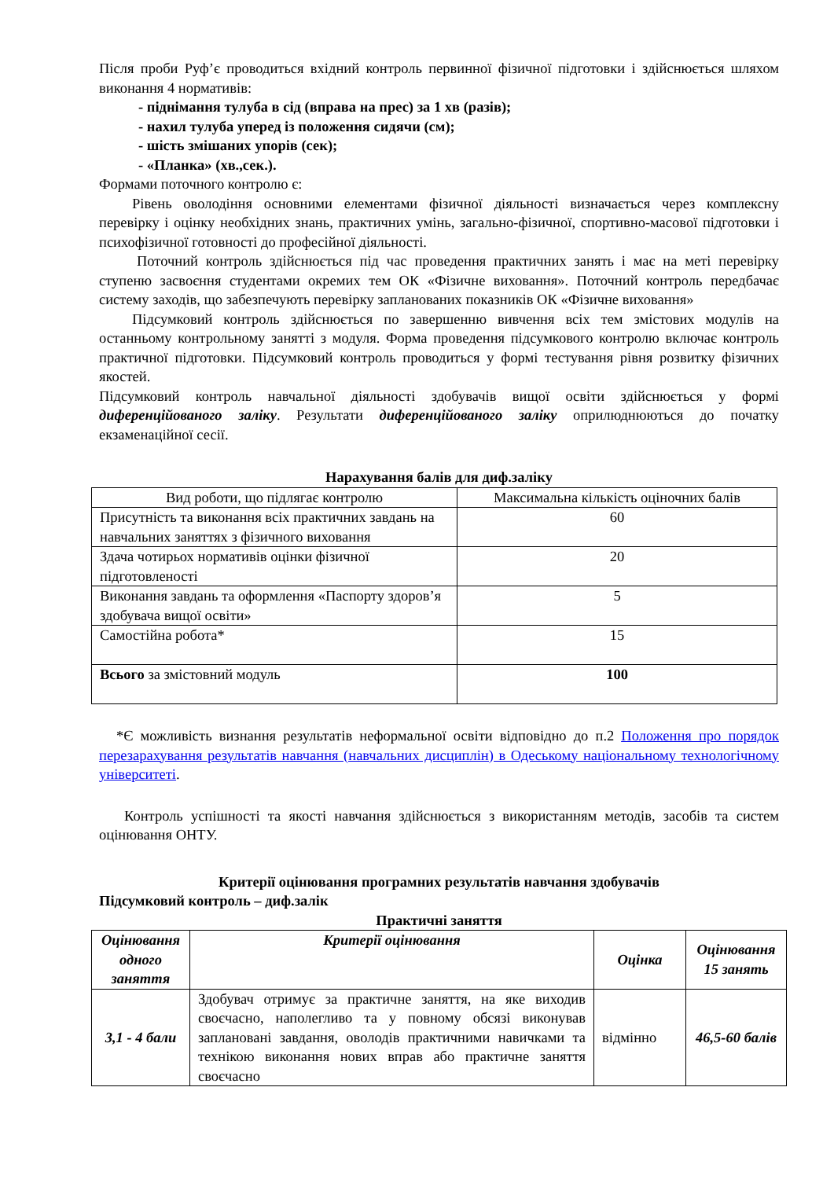Після проби Руф’є проводиться вхідний контроль первинної фізичної підготовки і здійснюється шляхом виконання 4 нормативів:
- піднімання тулуба в сід (вправа на прес) за 1 хв (разів);
- нахил тулуба уперед із положення сидячи (см);
- шість змішаних упорів (сек);
- «Планка» (хв.,сек.).
Формами поточного контролю є:
Рівень оволодіння основними елементами фізичної діяльності визначається через комплексну перевірку і оцінку необхідних знань, практичних умінь, загально-фізичної, спортивно-масової підготовки і психофізичної готовності до професійної діяльності.
Поточний контроль здійснюється під час проведення практичних занять і має на меті перевірку ступеню засвоєння студентами окремих тем ОК «Фізичне виховання». Поточний контроль передбачає систему заходів, що забезпечують перевірку запланованих показників ОК «Фізичне виховання»
Підсумковий контроль здійснюється по завершенню вивчення всіх тем змістових модулів на останньому контрольному занятті з модуля. Форма проведення підсумкового контролю включає контроль практичної підготовки. Підсумковий контроль проводиться у формі тестування рівня розвитку фізичних якостей.
Підсумковий контроль навчальної діяльності здобувачів вищої освіти здійснюється у формі диференційованого заліку. Результати диференційованого заліку оприлюднюються до початку екзаменаційної сесії.
Нарахування балів для диф.заліку
| Вид роботи, що підлягає контролю | Максимальна кількість оціночних балів |
| --- | --- |
| Присутність та виконання всіх практичних завдань на навчальних заняттях з фізичного виховання | 60 |
| Здача чотирьох нормативів оцінки фізичної підготовленості | 20 |
| Виконання завдань та оформлення «Паспорту здоров’я здобувача вищої освіти» | 5 |
| Самостійна робота* | 15 |
| Всього за змістовний модуль | 100 |
*Є можливість визнання результатів неформальної освіти відповідно до п.2 Положення про порядок перезарахування результатів навчання (навчальних дисциплін) в Одеському національному технологічному університеті.
Контроль успішності та якості навчання здійснюється з використанням методів, засобів та систем оцінювання ОНТУ.
Критерії оцінювання програмних результатів навчання здобувачів
Підсумковий контроль – диф.залік
Практичні заняття
| Оцінювання одного заняття | Критерії оцінювання | Оцінка | Оцінювання 15 занять |
| --- | --- | --- | --- |
| 3,1 - 4 бали | Здобувач отримує за практичне заняття, на яке виходив своєчасно, наполегливо та у повному обсязі виконував заплановані завдання, оволодів практичними навичками та технікою виконання нових вправ або практичне заняття своєчасно | відмінно | 46,5-60 балів |